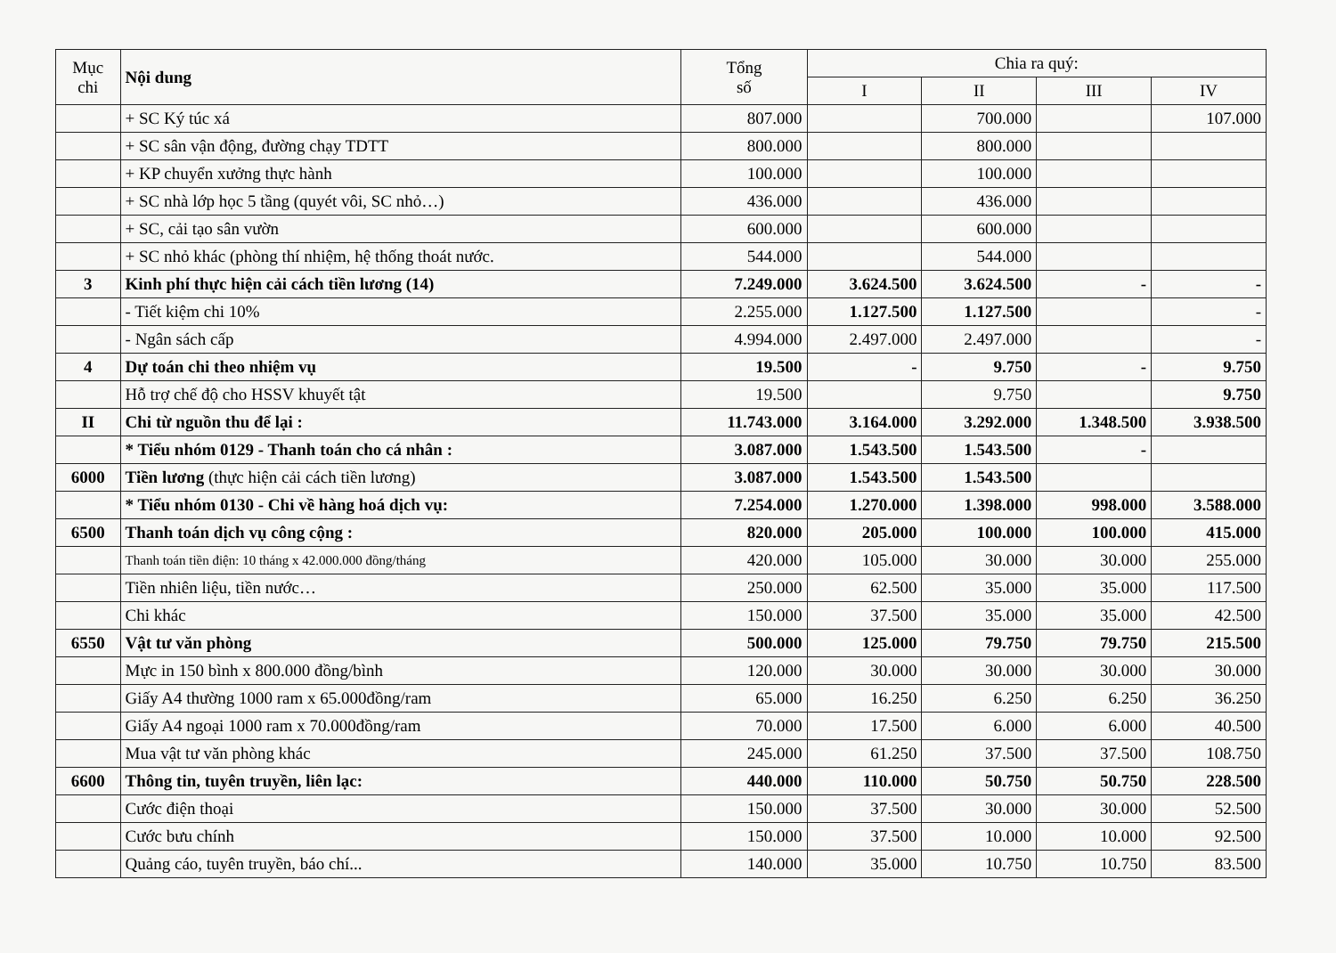| Mục chi | Nội dung | Tổng số | Chia ra quý: | | | |
| --- | --- | --- | --- | --- | --- | --- |
| | | | I | II | III | IV |
| | + SC Ký túc xá | 807.000 | | 700.000 | | 107.000 |
| | + SC sân vận động, đường chạy TDTT | 800.000 | | 800.000 | | |
| | + KP chuyển xưởng thực hành | 100.000 | | 100.000 | | |
| | + SC nhà lớp học 5 tầng (quyét vôi, SC nhỏ…) | 436.000 | | 436.000 | | |
| | + SC, cải tạo sân vườn | 600.000 | | 600.000 | | |
| | + SC nhỏ khác (phòng thí nhiệm, hệ thống thoát nước. | 544.000 | | 544.000 | | |
| 3 | Kinh phí thực hiện cải cách tiền lương (14) | 7.249.000 | 3.624.500 | 3.624.500 | - | - |
| | - Tiết kiệm chi 10% | 2.255.000 | 1.127.500 | 1.127.500 | | - |
| | - Ngân sách cấp | 4.994.000 | 2.497.000 | 2.497.000 | | - |
| 4 | Dự toán chi theo nhiệm vụ | 19.500 | - | 9.750 | - | 9.750 |
| | Hỗ trợ chế độ cho HSSV khuyết tật | 19.500 | | 9.750 | | 9.750 |
| II | Chi từ nguồn thu để lại : | 11.743.000 | 3.164.000 | 3.292.000 | 1.348.500 | 3.938.500 |
| | * Tiểu nhóm 0129 - Thanh toán cho cá nhân : | 3.087.000 | 1.543.500 | 1.543.500 | - | |
| 6000 | Tiền lương (thực hiện cải cách tiền lương) | 3.087.000 | 1.543.500 | 1.543.500 | | |
| | * Tiểu nhóm 0130 - Chi về hàng hoá dịch vụ: | 7.254.000 | 1.270.000 | 1.398.000 | 998.000 | 3.588.000 |
| 6500 | Thanh toán dịch vụ công cộng : | 820.000 | 205.000 | 100.000 | 100.000 | 415.000 |
| | Thanh toán tiền điện: 10 tháng x 42.000.000 đồng/tháng | 420.000 | 105.000 | 30.000 | 30.000 | 255.000 |
| | Tiền nhiên liệu, tiền nước… | 250.000 | 62.500 | 35.000 | 35.000 | 117.500 |
| | Chi khác | 150.000 | 37.500 | 35.000 | 35.000 | 42.500 |
| 6550 | Vật tư văn phòng | 500.000 | 125.000 | 79.750 | 79.750 | 215.500 |
| | Mực in 150 bình x 800.000 đồng/bình | 120.000 | 30.000 | 30.000 | 30.000 | 30.000 |
| | Giấy A4 thường 1000 ram x 65.000đồng/ram | 65.000 | 16.250 | 6.250 | 6.250 | 36.250 |
| | Giấy A4 ngoại 1000 ram x 70.000đồng/ram | 70.000 | 17.500 | 6.000 | 6.000 | 40.500 |
| | Mua vật tư văn phòng khác | 245.000 | 61.250 | 37.500 | 37.500 | 108.750 |
| 6600 | Thông tin, tuyên truyền, liên lạc: | 440.000 | 110.000 | 50.750 | 50.750 | 228.500 |
| | Cước điện thoại | 150.000 | 37.500 | 30.000 | 30.000 | 52.500 |
| | Cước bưu chính | 150.000 | 37.500 | 10.000 | 10.000 | 92.500 |
| | Quảng cáo, tuyên truyền, báo chí... | 140.000 | 35.000 | 10.750 | 10.750 | 83.500 |